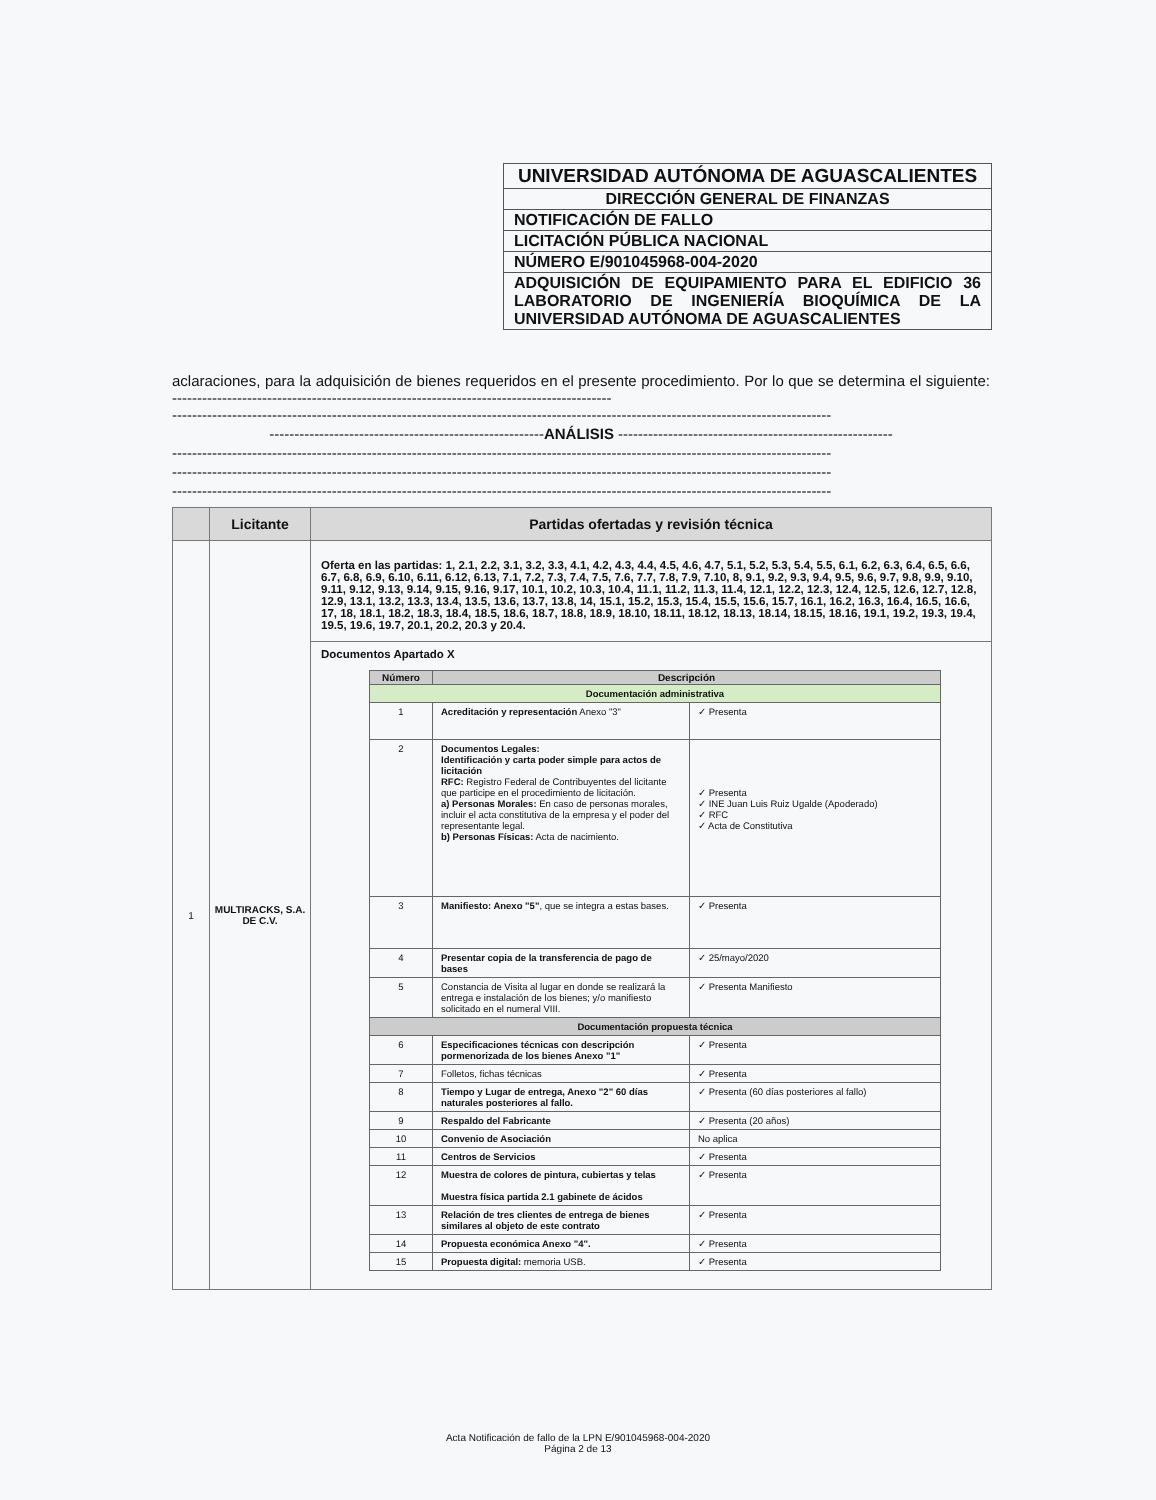UNIVERSIDAD AUTÓNOMA DE AGUASCALIENTES
DIRECCIÓN GENERAL DE FINANZAS
NOTIFICACIÓN DE FALLO
LICITACIÓN PÚBLICA NACIONAL
NÚMERO E/901045968-004-2020
ADQUISICIÓN DE EQUIPAMIENTO PARA EL EDIFICIO 36 LABORATORIO DE INGENIERÍA BIOQUÍMICA DE LA UNIVERSIDAD AUTÓNOMA DE AGUASCALIENTES
aclaraciones, para la adquisición de bienes requeridos en el presente procedimiento. Por lo que se determina el siguiente: ----------------------------------------------------------------------------------------
------------------------------------------------------------------------------------------------------------------------------------
-------------------------------------------------------ANÁLISIS -------------------------------------------------------
------------------------------------------------------------------------------------------------------------------------------------
------------------------------------------------------------------------------------------------------------------------------------
------------------------------------------------------------------------------------------------------------------------------------
| | Licitante | Partidas ofertadas y revisión técnica |
| --- | --- | --- |
| 1 | MULTIRACKS, S.A. DE C.V. | Oferta en las partidas: 1, 2.1, 2.2, 3.1, 3.2, 3.3, 4.1, 4.2, 4.3, 4.4, 4.5, 4.6, 4.7, 5.1, 5.2, 5.3, 5.4, 5.5, 6.1, 6.2, 6.3, 6.4, 6.5, 6.6, 6.7, 6.8, 6.9, 6.10, 6.11, 6.12, 6.13, 7.1, 7.2, 7.3, 7.4, 7.5, 7.6, 7.7, 7.8, 7.9, 7.10, 8, 9.1, 9.2, 9.3, 9.4, 9.5, 9.6, 9.7, 9.8, 9.9, 9.10, 9.11, 9.12, 9.13, 9.14, 9.15, 9.16, 9.17, 10.1, 10.2, 10.3, 10.4, 11.1, 11.2, 11.3, 11.4, 12.1, 12.2, 12.3, 12.4, 12.5, 12.6, 12.7, 12.8, 12.9, 13.1, 13.2, 13.3, 13.4, 13.5, 13.6, 13.7, 13.8, 14, 15.1, 15.2, 15.3, 15.4, 15.5, 15.6, 15.7, 16.1, 16.2, 16.3, 16.4, 16.5, 16.6, 17, 18, 18.1, 18.2, 18.3, 18.4, 18.5, 18.6, 18.7, 18.8, 18.9, 18.10, 18.11, 18.12, 18.13, 18.14, 18.15, 18.16, 19.1, 19.2, 19.3, 19.4, 19.5, 19.6, 19.7, 20.1, 20.2, 20.3 y 20.4. Documentos Apartado X / Número / Descripción / / / --- / --- / --- / / Documentación administrativa / / / / 1 / Acreditación y representación Anexo "3" / ✓ Presenta / / 2 / Documentos Legales: Identificación y carta poder simple para actos de licitación RFC: Registro Federal de Contribuyentes del licitante que participe en el procedimiento de licitación. a) Personas Morales: En caso de personas morales, incluir el acta constitutiva de la empresa y el poder del representante legal. b) Personas Físicas: Acta de nacimiento. / ✓ Presenta ✓ INE Juan Luis Ruiz Ugalde (Apoderado) ✓ RFC ✓ Acta de Constitutiva / / 3 / Manifiesto: Anexo "5" , que se integra a estas bases. / ✓ Presenta / / 4 / Presentar copia de la transferencia de pago de bases / ✓ 25/mayo/2020 / / 5 / Constancia de Visita al lugar en donde se realizará la entrega e instalación de los bienes; y/o manifiesto solicitado en el numeral VIII. / ✓ Presenta Manifiesto / / Documentación propuesta técnica / / / / 6 / Especificaciones técnicas con descripción pormenorizada de los bienes Anexo "1" / ✓ Presenta / / 7 / Folletos, fichas técnicas / ✓ Presenta / / 8 / Tiempo y Lugar de entrega, Anexo "2" 60 días naturales posteriores al fallo. / ✓ Presenta (60 días posteriores al fallo) / / 9 / Respaldo del Fabricante / ✓ Presenta (20 años) / / 10 / Convenio de Asociación / No aplica / / 11 / Centros de Servicios / ✓ Presenta / / 12 / Muestra de colores de pintura, cubiertas y telas Muestra física partida 2.1 gabinete de ácidos / ✓ Presenta / / 13 / Relación de tres clientes de entrega de bienes similares al objeto de este contrato / ✓ Presenta / / 14 / Propuesta económica Anexo "4". / ✓ Presenta / / 15 / Propuesta digital: memoria USB. / ✓ Presenta / |
Acta Notificación de fallo de la LPN E/901045968-004-2020
Página 2 de 13